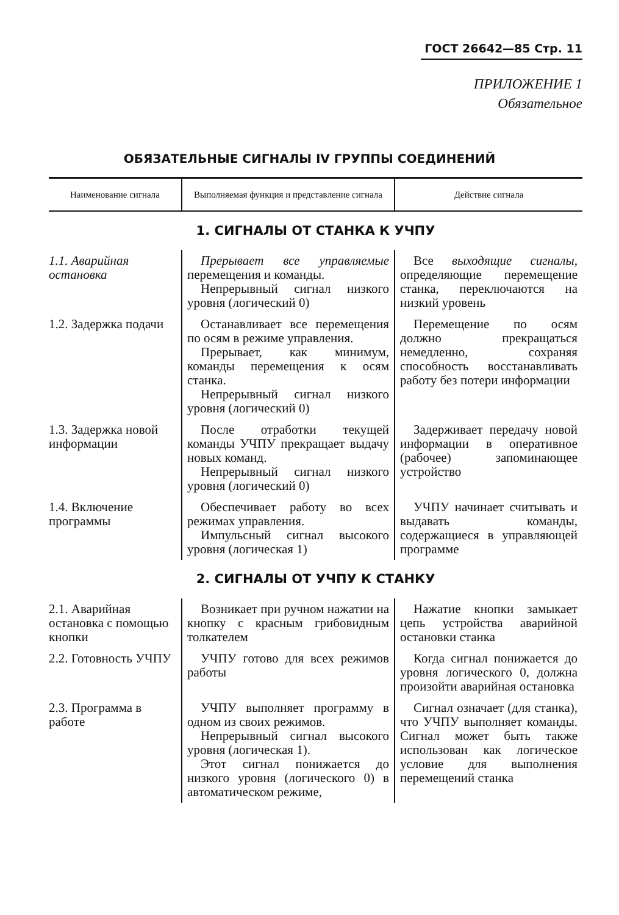ГОСТ 26642—85 Стр. 11
ПРИЛОЖЕНИЕ 1
Обязательное
ОБЯЗАТЕЛЬНЫЕ СИГНАЛЫ IV ГРУППЫ СОЕДИНЕНИЙ
| Наименование сигнала | Выполняемая функция и представление сигнала | Действие сигнала |
| --- | --- | --- |
| 1. СИГНАЛЫ ОТ СТАНКА К УЧПУ | | |
| 1.1. Аварийная остановка | Прерывает все управляемые перемещения и команды. Непрерывный сигнал низкого уровня (логический 0) | Все выходящие сигналы, определяющие перемещение станка, переключаются на низкий уровень |
| 1.2. Задержка подачи | Останавливает все перемещения по осям в режиме управления. Прерывает, как минимум, команды перемещения к осям станка. Непрерывный сигнал низкого уровня (логический 0) | Перемещение по осям должно прекращаться немедленно, сохраняя способность восстанавливать работу без потери информации |
| 1.3. Задержка новой информации | После отработки текущей команды УЧПУ прекращает выдачу новых команд. Непрерывный сигнал низкого уровня (логический 0) | Задерживает передачу новой информации в оперативное (рабочее) запоминающее устройство |
| 1.4. Включение программы | Обеспечивает работу во всех режимах управления. Импульсный сигнал высокого уровня (логическая 1) | УЧПУ начинает считывать и выдавать команды, содержащиеся в управляющей программе |
| 2. СИГНАЛЫ ОТ УЧПУ К СТАНКУ | | |
| 2.1. Аварийная остановка с помощью кнопки | Возникает при ручном нажатии на кнопку с красным грибовидным толкателем | Нажатие кнопки замыкает цепь устройства аварийной остановки станка |
| 2.2. Готовность УЧПУ | УЧПУ готово для всех режимов работы | Когда сигнал понижается до уровня логического 0, должна произойти аварийная остановка |
| 2.3. Программа в работе | УЧПУ выполняет программу в одном из своих режимов. Непрерывный сигнал высокого уровня (логическая 1). Этот сигнал понижается до низкого уровня (логического 0) в автоматическом режиме, | Сигнал означает (для станка), что УЧПУ выполняет команды. Сигнал может быть также использован как логическое условие для выполнения перемещений станка |